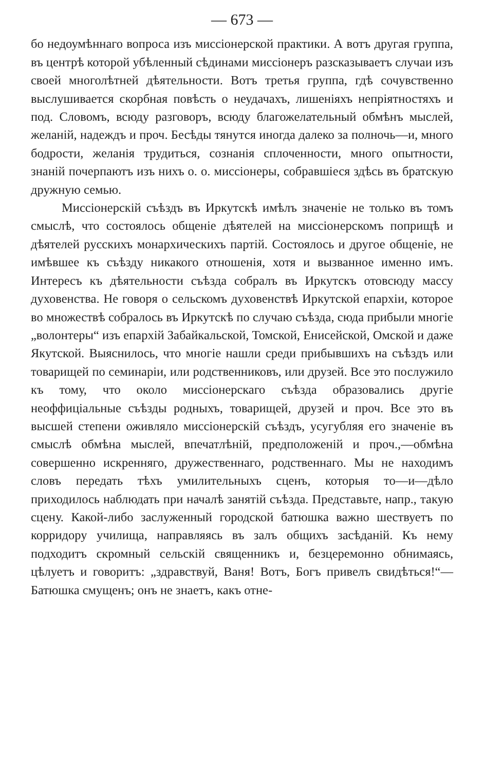— 673 —
бо недоумѣннаго вопроса изъ миссіонерской практики. А вотъ другая группа, въ центрѣ которой убѣленный сѣдинами миссіонеръ разсказываетъ случаи изъ своей многолѣтней дѣятельности. Вотъ третья группа, гдѣ сочувственно выслушивается скорбная повѣсть о неудачахъ, лишеніяхъ непріятностяхъ и под. Словомъ, всюду разговоръ, всюду благожелательный обмѣнъ мыслей, желаній, надеждъ и проч. Бесѣды тянутся иногда далеко за полночь—и, много бодрости, желанія трудиться, сознанія сплоченности, много опытности, знаній почерпаютъ изъ нихъ о. о. миссіонеры, собравшіеся здѣсь въ братскую дружную семью.
Миссіонерскій съѣздъ въ Иркутскѣ имѣлъ значеніе не только въ томъ смыслѣ, что состоялось общеніе дѣятелей на миссіонерскомъ поприщѣ и дѣятелей русскихъ монархическихъ партій. Состоялось и другое общеніе, не имѣвшее къ съѣзду никакого отношенія, хотя и вызванное именно имъ. Интересъ къ дѣятельности съѣзда собралъ въ Иркутскъ отовсюду массу духовенства. Не говоря о сельскомъ духовенствѣ Иркутской епархіи, которое во множествѣ собралось въ Иркутскѣ по случаю съѣзда, сюда прибыли многіе „волонтеры“ изъ епархій Забайкальской, Томской, Енисейской, Омской и даже Якутской. Выяснилось, что многіе нашли среди прибывшихъ на съѣздъ или товарищей по семинаріи, или родственниковъ, или друзей. Все это послужило къ тому, что около миссіонерскаго съѣзда образовались другіе неоффиціальные съѣзды родныхъ, товарищей, друзей и проч. Все это въ высшей степени оживляло миссіонерскій съѣздъ, усугубляя его значеніе въ смыслѣ обмѣна мыслей, впечатлѣній, предположеній и проч.,—обмѣна совершенно искренняго, дружественнаго, родственнаго. Мы не находимъ словъ передать тѣхъ умилительныхъ сценъ, которыя то—и—дѣло приходилось наблюдать при началѣ занятій съѣзда. Представьте, напр., такую сцену. Какой-либо заслуженный городской батюшка важно шествуетъ по корридору училища, направляясь въ залъ общихъ засѣданій. Къ нему подходитъ скромный сельскій священникъ и, безцеремонно обнимаясь, цѣлуетъ и говоритъ: „здравствуй, Ваня! Вотъ, Богъ привелъ свидѣться!“—Батюшка смущенъ; онъ не знаетъ, какъ отне-